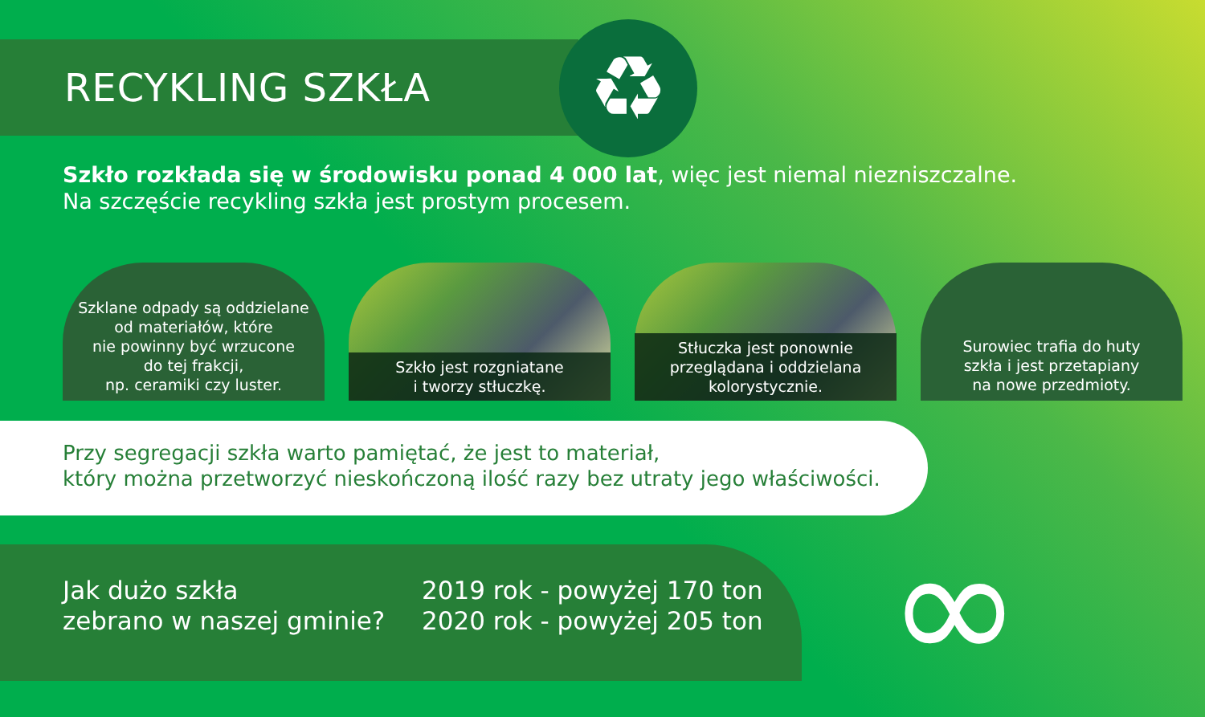RECYKLING SZKŁA
♻
Szkło rozkłada się w środowisku ponad 4 000 lat, więc jest niemal niezniszczalne.
Na szczęście recykling szkła jest prostym procesem.
Szklane odpady są oddzielane
od materiałów, które
nie powinny być wrzucone
do tej frakcji,
np. ceramiki czy luster.
Szkło jest rozgniatane
i tworzy stłuczkę.
Stłuczka jest ponownie
przeglądana i oddzielana
kolorystycznie.
Surowiec trafia do huty
szkła i jest przetapiany
na nowe przedmioty.
Przy segregacji szkła warto pamiętać, że jest to materiał,
który można przetworzyć nieskończoną ilość razy bez utraty jego właściwości.
Jak dużo szkła
zebrano w naszej gminie?
2019 rok - powyżej 170 ton
2020 rok - powyżej 205 ton
∞